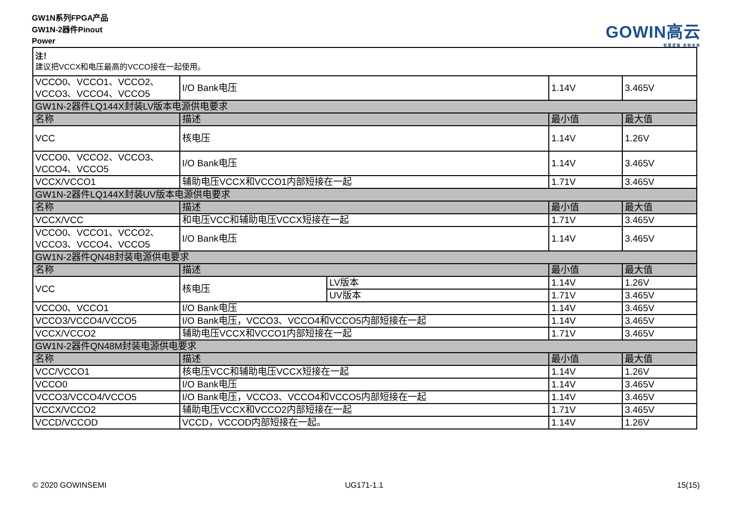GW1N系列FPGA产品
GW1N-2器件Pinout
Power
GOWIN高云
智慧逻辑 定制未来
| 注！ 建议把VCCX和电压最高的VCCO接在一起使用。 | | | | |
| VCCO0、VCCO1、VCCO2、VCCO3、VCCO4、VCCO5 | I/O Bank电压 | | 1.14V | 3.465V |
| GW1N-2器件LQ144X封装LV版本电源供电要求 | | | | |
| 名称 | 描述 | | 最小值 | 最大值 |
| VCC | 核电压 | | 1.14V | 1.26V |
| VCCO0、VCCO2、VCCO3、VCCO4、VCCO5 | I/O Bank电压 | | 1.14V | 3.465V |
| VCCX/VCCO1 | 辅助电压VCCX和VCCO1内部短接在一起 | | 1.71V | 3.465V |
| GW1N-2器件LQ144X封装UV版本电源供电要求 | | | | |
| 名称 | 描述 | | 最小值 | 最大值 |
| VCCX/VCC | 和电压VCC和辅助电压VCCX短接在一起 | | 1.71V | 3.465V |
| VCCO0、VCCO1、VCCO2、VCCO3、VCCO4、VCCO5 | I/O Bank电压 | | 1.14V | 3.465V |
| GW1N-2器件QN48封装电源供电要求 | | | | |
| 名称 | 描述 | | 最小值 | 最大值 |
| VCC | 核电压 | LV版本 | 1.14V | 1.26V |
| | | UV版本 | 1.71V | 3.465V |
| VCCO0、VCCO1 | I/O Bank电压 | | 1.14V | 3.465V |
| VCCO3/VCCO4/VCCO5 | I/O Bank电压，VCCO3、VCCO4和VCCO5内部短接在一起 | | 1.14V | 3.465V |
| VCCX/VCCO2 | 辅助电压VCCX和VCCO1内部短接在一起 | | 1.71V | 3.465V |
| GW1N-2器件QN48M封装电源供电要求 | | | | |
| 名称 | 描述 | | 最小值 | 最大值 |
| VCC/VCCO1 | 核电压VCC和辅助电压VCCX短接在一起 | | 1.14V | 1.26V |
| VCCO0 | I/O Bank电压 | | 1.14V | 3.465V |
| VCCO3/VCCO4/VCCO5 | I/O Bank电压，VCCO3、VCCO4和VCCO5内部短接在一起 | | 1.14V | 3.465V |
| VCCX/VCCO2 | 辅助电压VCCX和VCCO2内部短接在一起 | | 1.71V | 3.465V |
| VCCD/VCCOD | VCCD，VCCOD内部短接在一起。 | | 1.14V | 1.26V |
© 2020 GOWINSEMI UG171-1.1 15(15)